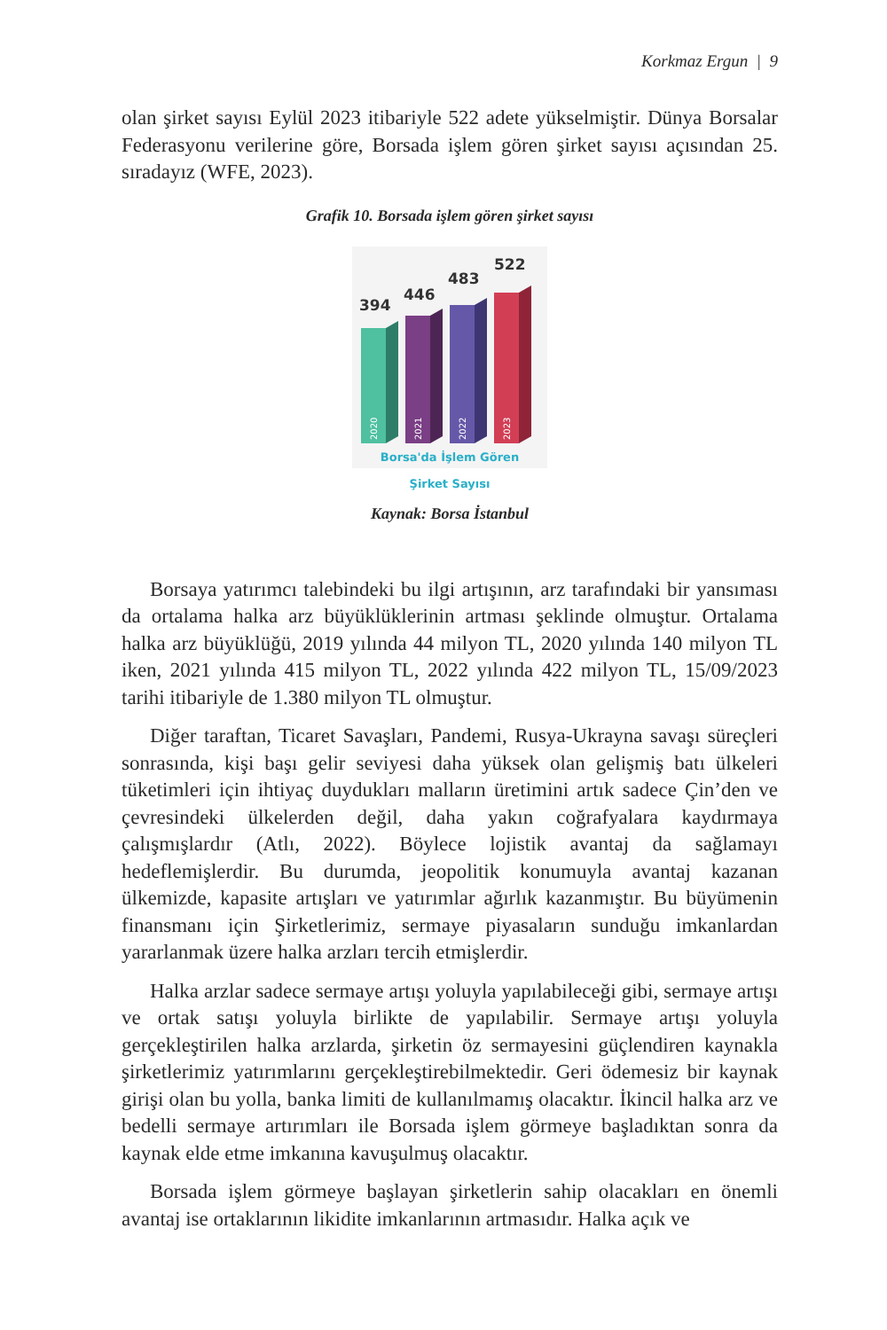Korkmaz Ergun | 9
olan şirket sayısı Eylül 2023 itibariyle 522 adete yükselmiştir. Dünya Borsalar Federasyonu verilerine göre, Borsada işlem gören şirket sayısı açısından 25. sıradayız (WFE, 2023).
Grafik 10. Borsada işlem gören şirket sayısı
394
446
483
522
2020
2021
2022
2023
Borsa'da İşlem Gören
Şirket Sayısı
Kaynak: Borsa İstanbul
Borsaya yatırımcı talebindeki bu ilgi artışının, arz tarafındaki bir yansıması da ortalama halka arz büyüklüklerinin artması şeklinde olmuştur. Ortalama halka arz büyüklüğü, 2019 yılında 44 milyon TL, 2020 yılında 140 milyon TL iken, 2021 yılında 415 milyon TL, 2022 yılında 422 milyon TL, 15/09/2023 tarihi itibariyle de 1.380 milyon TL olmuştur.
Diğer taraftan, Ticaret Savaşları, Pandemi, Rusya-Ukrayna savaşı süreçleri sonrasında, kişi başı gelir seviyesi daha yüksek olan gelişmiş batı ülkeleri tüketimleri için ihtiyaç duydukları malların üretimini artık sadece Çin’den ve çevresindeki ülkelerden değil, daha yakın coğrafyalara kaydırmaya çalışmışlardır (Atlı, 2022). Böylece lojistik avantaj da sağlamayı hedeflemişlerdir. Bu durumda, jeopolitik konumuyla avantaj kazanan ülkemizde, kapasite artışları ve yatırımlar ağırlık kazanmıştır. Bu büyümenin finansmanı için Şirketlerimiz, sermaye piyasaların sunduğu imkanlardan yararlanmak üzere halka arzları tercih etmişlerdir.
Halka arzlar sadece sermaye artışı yoluyla yapılabileceği gibi, sermaye artışı ve ortak satışı yoluyla birlikte de yapılabilir. Sermaye artışı yoluyla gerçekleştirilen halka arzlarda, şirketin öz sermayesini güçlendiren kaynakla şirketlerimiz yatırımlarını gerçekleştirebilmektedir. Geri ödemesiz bir kaynak girişi olan bu yolla, banka limiti de kullanılmamış olacaktır. İkincil halka arz ve bedelli sermaye artırımları ile Borsada işlem görmeye başladıktan sonra da kaynak elde etme imkanına kavuşulmuş olacaktır.
Borsada işlem görmeye başlayan şirketlerin sahip olacakları en önemli avantaj ise ortaklarının likidite imkanlarının artmasıdır. Halka açık ve